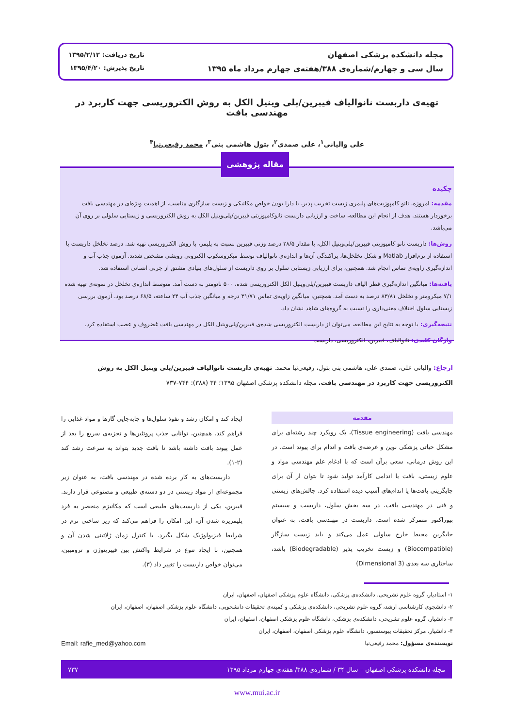مجله دانشکده پزشکی اصفهان
سال سی و چهارم/شماره‌ی ۳۸۸/هفته‌ی چهارم مرداد ماه ۱۳۹۵
تاریخ دریافت: ۱۳۹۵/۲/۱۲
تاریخ پذیرش: ۱۳۹۵/۴/۲۰
تهیه‌ی داربست نانوالیاف فیبرین/پلی وینیل الکل به روش الکتروریسی جهت کاربرد در مهندسی بافت
علی والیانی<sup>۱</sup>، علی صمدی<sup>۲</sup>، بتول هاشمی بنی<sup>۳</sup>، محمد رفیعی‌نیا<sup>۴</sup>
چکیده
مقدمه: امروزه، نانو کامپوزیت‌های پلیمری زیست تخریب پذیر، با دارا بودن خواص مکانیکی و زیست سازگاری مناسب، از اهمیت ویژه‌ای در مهندسی بافت برخوردار هستند. هدف از انجام این مطالعه، ساخت و ارزیابی داربست نانوکامپوزیتی فیبرین/پلی‌وینیل الکل به روش الکتروریسی و زیستایی سلولی بر روی آن می‌باشد.
روش‌ها: داربست نانو کامپوزیتی فیبرین/پلی‌وینیل الکل، با مقدار ۲۸/۵ درصد وزنی فیبرین نسبت به پلیمر، با روش الکتروریسی تهیه شد. درصد تخلخل داربست با استفاده از نرم‌افزار Matlab و شکل تخلخل‌ها، پراکندگی آن‌ها و اندازه‌ی نانوالیاف توسط میکروسکوپ الکترونی روبشی مشخص شدند. آزمون جذب آب و اندازه‌گیری زاویه‌ی تماس انجام شد. همچنین، برای ارزیابی زیستایی سلول بر روی داربست از سلول‌های بنیادی مشتق از چربی انسانی استفاده شد.
یافته‌ها: میانگین اندازه‌گیری قطر الیاف داربست فیبرین/پلی‌وینیل الکل الکتروریسی شده، ۵۰۰ نانومتر به دست آمد. متوسط اندازه‌ی تخلخل در نمونه‌ی تهیه شده ۷/۱ میکرومتر و تخلخل ۸۳/۸۱ درصد به دست آمد. همچنین، میانگین زاویه‌ی تماس ۳۱/۷۱ درجه و میانگین جذب آب ۲۴ ساعته، ۶۸/۵ درصد بود. آزمون بررسی زیستایی سلول اختلاف معنی‌داری را نسبت به گروه‌های شاهد نشان داد.
نتیجه‌گیری: با توجه به نتایج این مطالعه، می‌توان از داربست الکتروریسی شده‌ی فیبرین/پلی‌وینیل الکل در مهندسی بافت غضروف و عصب استفاده کرد.
واژگان کلیدی: نانوالیاف، فیبرین، الکتروریسی، داربست
مقاله پژوهشی
ارجاع: والیانی علی، صمدی علی، هاشمی بنی بتول، رفیعی‌نیا محمد. تهیه‌ی داربست نانوالیاف فیبرین/پلی وینیل الکل به روش الکتروریسی جهت کاربرد در مهندسی بافت. مجله دانشکده پزشکی اصفهان ۱۳۹۵؛ ۳۴ (۳۸۸): ۷۴۴-۷۳۷
مقدمه
مهندسی بافت (Tissue engineering)، یک رویکرد چند رشته‌ای برای مشکل حیاتی پزشکی نوین و عرضه‌ی بافت و اندام برای پیوند است. در این روش درمانی، سعی برآن است که با ادغام علم مهندسی مواد و علوم زیستی، بافت یا اندامی کارآمد تولید شود تا بتوان از آن برای جایگزینی بافت‌ها یا اندام‌های آسیب دیده استفاده کرد. چالش‌های زیستی و فنی در مهندسی بافت، در سه بخش سلول، داربست و سیستم بیوراکتور متمرکز شده است. داربست در مهندسی بافت، به عنوان جایگزین محیط خارج سلولی عمل می‌کند و باید زیست سازگار (Biocompatible) و زیست تخریب پذیر (Biodegradable) باشد، ساختاری سه بعدی (3 Dimensional)
ایجاد کند و امکان رشد و نفوذ سلول‌ها و جابه‌جایی گازها و مواد غذایی را فراهم کند. همچنین، توانایی جذب پروتئین‌ها و تجزیه‌ی سریع را بعد از عمل پیوند بافت داشته باشد تا بافت جدید بتواند به سرعت رشد کند (۲-۱).
داربست‌های به کار برده شده در مهندسی بافت، به عنوان زیر مجموعه‌ای از مواد زیستی در دو دسته‌ی طبیعی و مصنوعی قرار دارند. فیبرین، یکی از داربست‌های طبیعی است که مکانیزم منحصر به فرد پلیمریزه شدن آن، این امکان را فراهم می‌کند که زیر ساختی نرم در شرایط فیزیولوژیک شکل بگیرد. با کنترل زمان ژلاتینی شدن آن و همچنین، با ایجاد تنوع در شرایط واکنش بین فیبرینوژن و ترومبین، می‌توان خواص داربست را تغییر داد (۳).
۱- استادیار، گروه علوم تشریحی، دانشکده‌ی پزشکی، دانشگاه علوم پزشکی اصفهان، اصفهان، ایران
۲- دانشجوی کارشناسی ارشد، گروه علوم تشریحی، دانشکده‌ی پزشکی و کمیته‌ی تحقیقات دانشجویی، دانشگاه علوم پزشکی اصفهان، اصفهان، ایران
۳- دانشیار، گروه علوم تشریحی، دانشکده‌ی پزشکی، دانشگاه علوم پزشکی اصفهان، اصفهان، ایران
۴- دانشیار، مرکز تحقیقات بیوسنسور، دانشگاه علوم پزشکی اصفهان، اصفهان، ایران
نویسنده‌ی مسؤول: محمد رفیعی‌نیا Email: rafie_med@yahoo.com
مجله دانشکده پزشکی اصفهان – سال ۳۴ / شماره‌ی ۳۸۸/ هفته‌ی چهارم مرداد ۱۳۹۵ ۷۳۷
www.mui.ac.ir